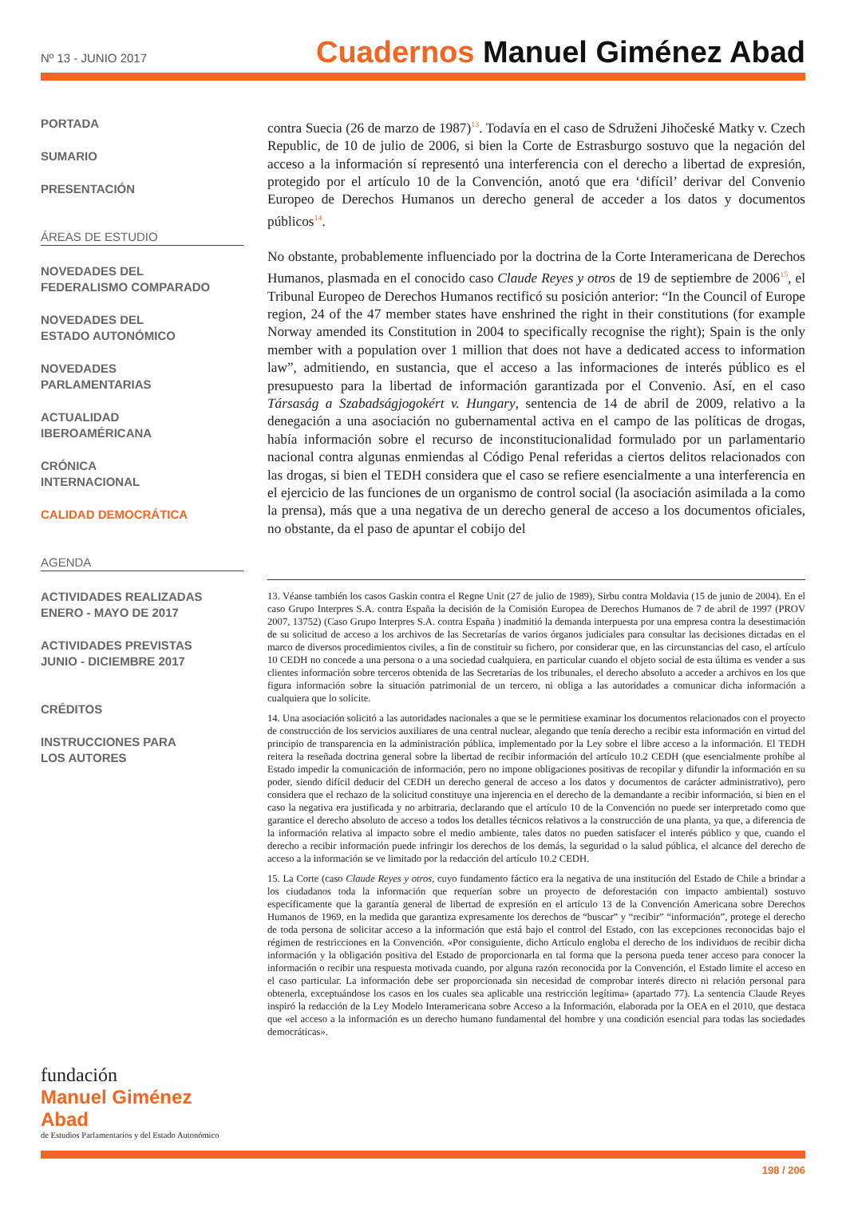Nº 13 - JUNIO 2017
Cuadernos Manuel Giménez Abad
PORTADA
SUMARIO
PRESENTACIÓN
ÁREAS DE ESTUDIO
NOVEDADES DEL
FEDERALISMO COMPARADO
NOVEDADES DEL
ESTADO AUTONÓMICO
NOVEDADES
PARLAMENTARIAS
ACTUALIDAD
IBEROAMÉRICANA
CRÓNICA
INTERNACIONAL
CALIDAD DEMOCRÁTICA
AGENDA
ACTIVIDADES REALIZADAS
ENERO - MAYO DE 2017
ACTIVIDADES PREVISTAS
JUNIO - DICIEMBRE 2017
CRÉDITOS
INSTRUCCIONES PARA
LOS AUTORES
contra Suecia (26 de marzo de 1987)<sup>13</sup>. Todavía en el caso de Sdruženi Jihočeské Matky v. Czech Republic, de 10 de julio de 2006, si bien la Corte de Estrasburgo sostuvo que la negación del acceso a la información sí representó una interferencia con el derecho a libertad de expresión, protegido por el artículo 10 de la Convención, anotó que era ‘difícil’ derivar del Convenio Europeo de Derechos Humanos un derecho general de acceder a los datos y documentos públicos<sup>14</sup>.
No obstante, probablemente influenciado por la doctrina de la Corte Interamericana de Derechos Humanos, plasmada en el conocido caso Claude Reyes y otros de 19 de septiembre de 2006<sup>15</sup>, el Tribunal Europeo de Derechos Humanos rectificó su posición anterior: “In the Council of Europe region, 24 of the 47 member states have enshrined the right in their constitutions (for example Norway amended its Constitution in 2004 to specifically recognise the right); Spain is the only member with a population over 1 million that does not have a dedicated access to information law”, admitiendo, en sustancia, que el acceso a las informaciones de interés público es el presupuesto para la libertad de información garantizada por el Convenio. Así, en el caso Társaság a Szabadságjogokért v. Hungary, sentencia de 14 de abril de 2009, relativo a la denegación a una asociación no gubernamental activa en el campo de las políticas de drogas, había información sobre el recurso de inconstitucionalidad formulado por un parlamentario nacional contra algunas enmiendas al Código Penal referidas a ciertos delitos relacionados con las drogas, si bien el TEDH considera que el caso se refiere esencialmente a una interferencia en el ejercicio de las funciones de un organismo de control social (la asociación asimilada a la como la prensa), más que a una negativa de un derecho general de acceso a los documentos oficiales, no obstante, da el paso de apuntar el cobijo del
13. Véanse también los casos Gaskin contra el Regne Unit (27 de julio de 1989), Sirbu contra Moldavia (15 de junio de 2004). En el caso Grupo Interpres S.A. contra España la decisión de la Comisión Europea de Derechos Humanos de 7 de abril de 1997 (PROV 2007, 13752) (Caso Grupo Interpres S.A. contra España ) inadmitió la demanda interpuesta por una empresa contra la desestimación de su solicitud de acceso a los archivos de las Secretarías de varios órganos judiciales para consultar las decisiones dictadas en el marco de diversos procedimientos civiles, a fin de constituir su fichero, por considerar que, en las circunstancias del caso, el artículo 10 CEDH no concede a una persona o a una sociedad cualquiera, en particular cuando el objeto social de esta última es vender a sus clientes información sobre terceros obtenida de las Secretarías de los tribunales, el derecho absoluto a acceder a archivos en los que figura información sobre la situación patrimonial de un tercero, ni obliga a las autoridades a comunicar dicha información a cualquiera que lo solicite.
14. Una asociación solicitó a las autoridades nacionales a que se le permitiese examinar los documentos relacionados con el proyecto de construcción de los servicios auxiliares de una central nuclear, alegando que tenía derecho a recibir esta información en virtud del principio de transparencia en la administración pública, implementado por la Ley sobre el libre acceso a la información. El TEDH reitera la reseñada doctrina general sobre la libertad de recibir información del artículo 10.2 CEDH (que esencialmente prohíbe al Estado impedir la comunicación de información, pero no impone obligaciones positivas de recopilar y difundir la información en su poder, siendo difícil deducir del CEDH un derecho general de acceso a los datos y documentos de carácter administrativo), pero considera que el rechazo de la solicitud constituye una injerencia en el derecho de la demandante a recibir información, si bien en el caso la negativa era justificada y no arbitraria, declarando que el artículo 10 de la Convención no puede ser interpretado como que garantice el derecho absoluto de acceso a todos los detalles técnicos relativos a la construcción de una planta, ya que, a diferencia de la información relativa al impacto sobre el medio ambiente, tales datos no pueden satisfacer el interés público y que, cuando el derecho a recibir información puede infringir los derechos de los demás, la seguridad o la salud pública, el alcance del derecho de acceso a la información se ve limitado por la redacción del artículo 10.2 CEDH.
15. La Corte (caso Claude Reyes y otros, cuyo fundamento fáctico era la negativa de una institución del Estado de Chile a brindar a los ciudadanos toda la información que requerían sobre un proyecto de deforestación con impacto ambiental) sostuvo específicamente que la garantía general de libertad de expresión en el artículo 13 de la Convención Americana sobre Derechos Humanos de 1969, en la medida que garantiza expresamente los derechos de “buscar” y “recibir” “información”, protege el derecho de toda persona de solicitar acceso a la información que está bajo el control del Estado, con las excepciones reconocidas bajo el régimen de restricciones en la Convención. «Por consiguiente, dicho Artículo engloba el derecho de los individuos de recibir dicha información y la obligación positiva del Estado de proporcionarla en tal forma que la persona pueda tener acceso para conocer la información o recibir una respuesta motivada cuando, por alguna razón reconocida por la Convención, el Estado limite el acceso en el caso particular. La información debe ser proporcionada sin necesidad de comprobar interés directo ni relación personal para obtenerla, exceptuándose los casos en los cuales sea aplicable una restricción legítima» (apartado 77). La sentencia Claude Reyes inspiró la redacción de la Ley Modelo Interamericana sobre Acceso a la Información, elaborada por la OEA en el 2010, que destaca que «el acceso a la información es un derecho humano fundamental del hombre y una condición esencial para todas las sociedades democráticas».
fundación
Manuel Giménez Abad
de Estudios Parlamentarios y del Estado Autonómico
198 / 206